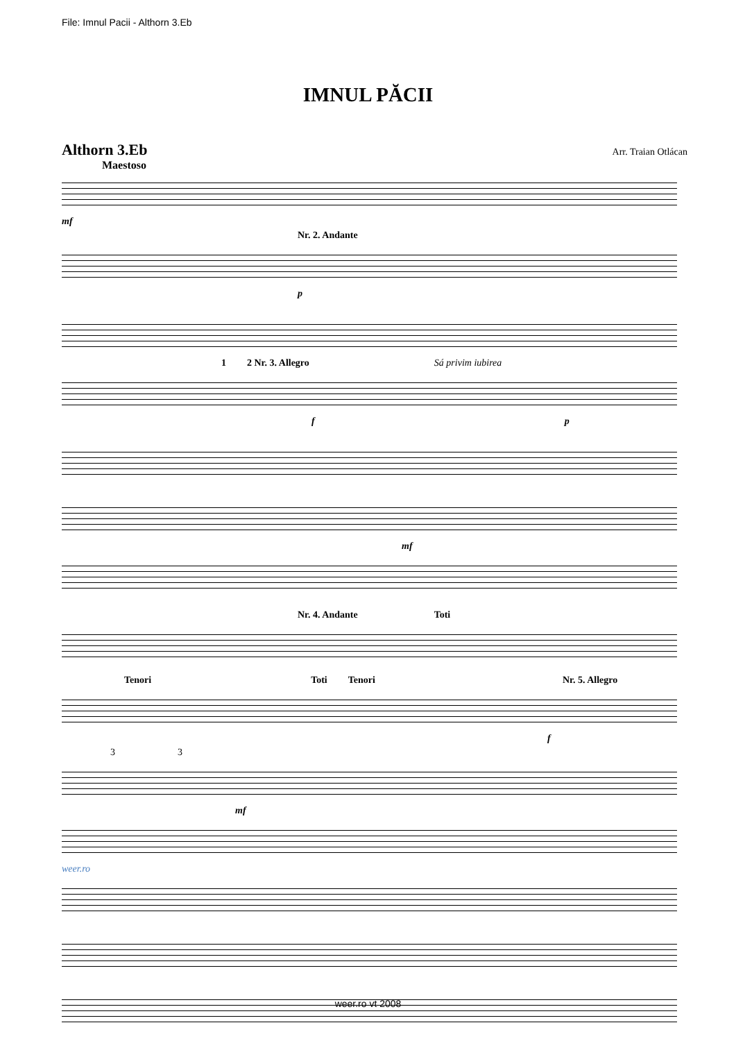File: Imnul Pacii - Althorn 3.Eb
IMNUL PĂCII
Althorn 3.Eb Arr. Traian Otlácan
Maestoso
mf
Nr. 2. Andante
p
1 2 Nr. 3. Allegro Sá privim iubirea
f p
mf
Nr. 4. Andante Toti
Tenori Toti Tenori Nr. 5. Allegro
f
3 3
mf
weer.ro
weer.ro vt 2008